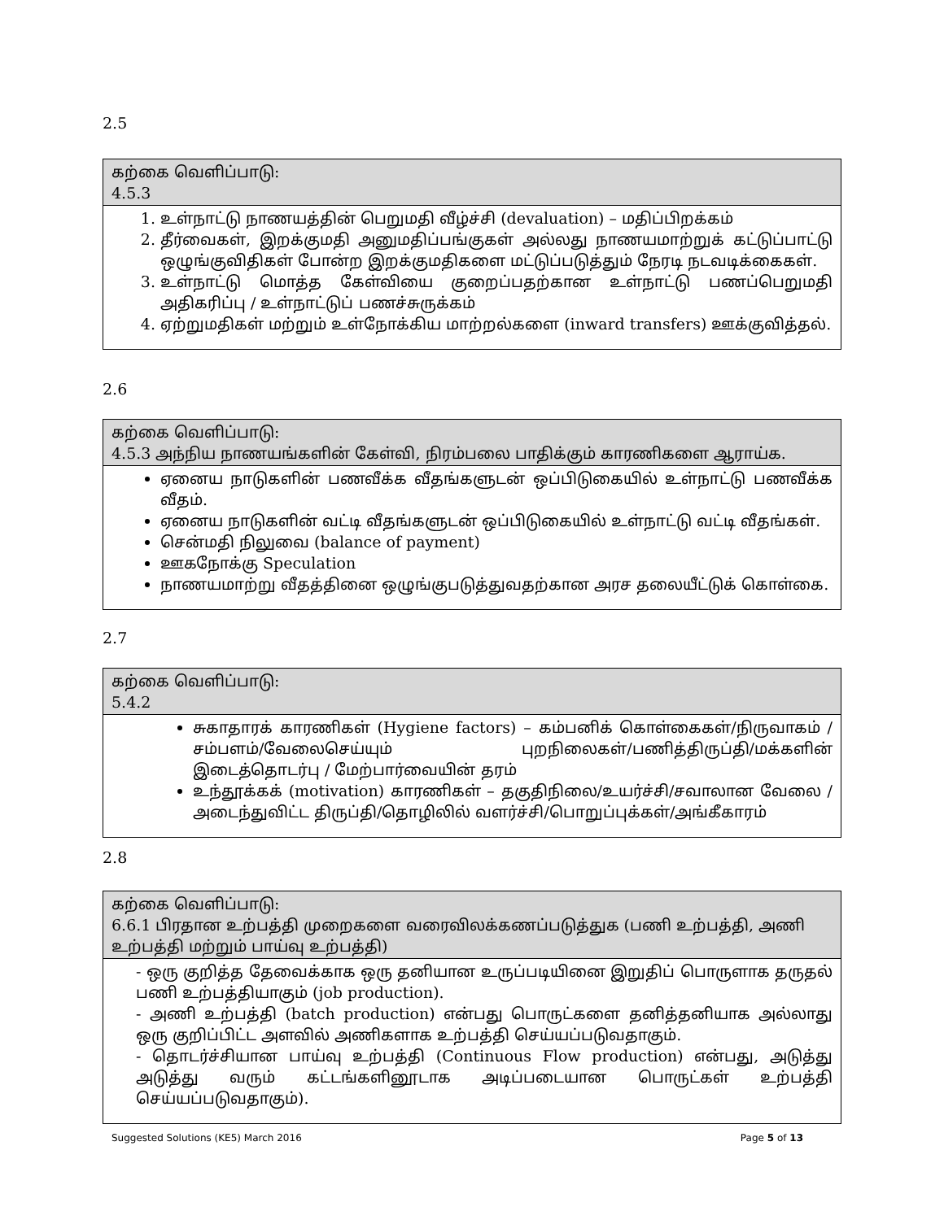2.5
| கற்கை வெளிப்பாடு: 4.5.3 |
| --- |
| 1. உள்நாட்டு நாணயத்தின் பெறுமதி வீழ்ச்சி (devaluation) – மதிப்பிறக்கம் 2. தீர்வைகள், இறக்குமதி அனுமதிப்பங்குகள் அல்லது நாணயமாற்றுக் கட்டுப்பாட்டு ஒழுங்குவிதிகள் போன்ற இறக்குமதிகளை மட்டுப்படுத்தும் நேரடி நடவடிக்கைகள். 3. உள்நாட்டு மொத்த கேள்வியை குறைப்பதற்கான உள்நாட்டு பணப்பெறுமதி அதிகரிப்பு / உள்நாட்டுப் பணச்சுருக்கம் 4. ஏற்றுமதிகள் மற்றும் உள்நோக்கிய மாற்றல்களை (inward transfers) ஊக்குவித்தல். |
2.6
| கற்கை வெளிப்பாடு: 4.5.3 அந்நிய நாணயங்களின் கேள்வி, நிரம்பலை பாதிக்கும் காரணிகளை ஆராய்க. |
| --- |
| ஏனைய நாடுகளின் பணவீக்க வீதங்களுடன் ஒப்பிடுகையில் உள்நாட்டு பணவீக்க வீதம். ஏனைய நாடுகளின் வட்டி வீதங்களுடன் ஒப்பிடுகையில் உள்நாட்டு வட்டி வீதங்கள். சென்மதி நிலுவை (balance of payment) ஊகநோக்கு Speculation நாணயமாற்று வீதத்தினை ஒழுங்குபடுத்துவதற்கான அரச தலையீட்டுக் கொள்கை. |
2.7
| கற்கை வெளிப்பாடு: 5.4.2 |
| --- |
| சுகாதாரக் காரணிகள் (Hygiene factors) – கம்பனிக் கொள்கைகள்/நிருவாகம் /சம்பளம்/வேலைசெய்யும் புறநிலைகள்/பணித்திருப்தி/மக்களின் இடைத்தொடர்பு / மேற்பார்வையின் தரம் உந்தூக்கக் (motivation) காரணிகள் – தகுதிநிலை/உயர்ச்சி/சவாலான வேலை /அடைந்துவிட்ட திருப்தி/தொழிலில் வளர்ச்சி/பொறுப்புக்கள்/அங்கீகாரம் |
2.8
| கற்கை வெளிப்பாடு: 6.6.1 பிரதான உற்பத்தி முறைகளை வரைவிலக்கணப்படுத்துக (பணி உற்பத்தி, அணி உற்பத்தி மற்றும் பாய்வு உற்பத்தி) |
| --- |
| - ஒரு குறித்த தேவைக்காக ஒரு தனியான உருப்படியினை இறுதிப் பொருளாக தருதல் பணி உற்பத்தியாகும் (job production). - அணி உற்பத்தி (batch production) என்பது பொருட்களை தனித்தனியாக அல்லாது ஒரு குறிப்பிட்ட அளவில் அணிகளாக உற்பத்தி செய்யப்படுவதாகும். - தொடர்ச்சியான பாய்வு உற்பத்தி (Continuous Flow production) என்பது, அடுத்து அடுத்து வரும் கட்டங்களினூடாக அடிப்படையான பொருட்கள் உற்பத்தி செய்யப்படுவதாகும்). |
Suggested Solutions (KE5) March 2016 Page 5 of 13